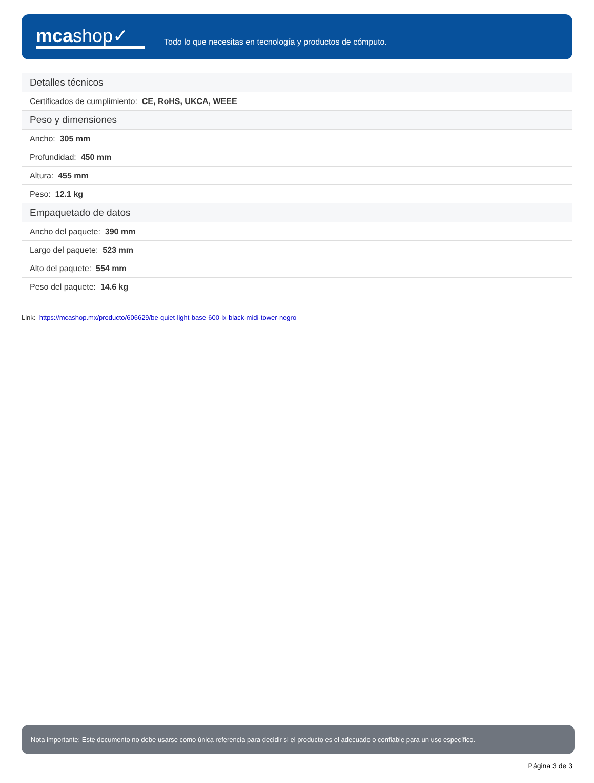mcashop✓
Todo lo que necesitas en tecnología y productos de cómputo.
| Detalles técnicos |
| --- |
| Certificados de cumplimiento: CE, RoHS, UKCA, WEEE |
| Peso y dimensiones |
| Ancho: 305 mm |
| Profundidad: 450 mm |
| Altura: 455 mm |
| Peso: 12.1 kg |
| Empaquetado de datos |
| Ancho del paquete: 390 mm |
| Largo del paquete: 523 mm |
| Alto del paquete: 554 mm |
| Peso del paquete: 14.6 kg |
Link: https://mcashop.mx/producto/606629/be-quiet-light-base-600-lx-black-midi-tower-negro
Nota importante: Este documento no debe usarse como única referencia para decidir si el producto es el adecuado o confiable para un uso específico.
Página 3 de 3